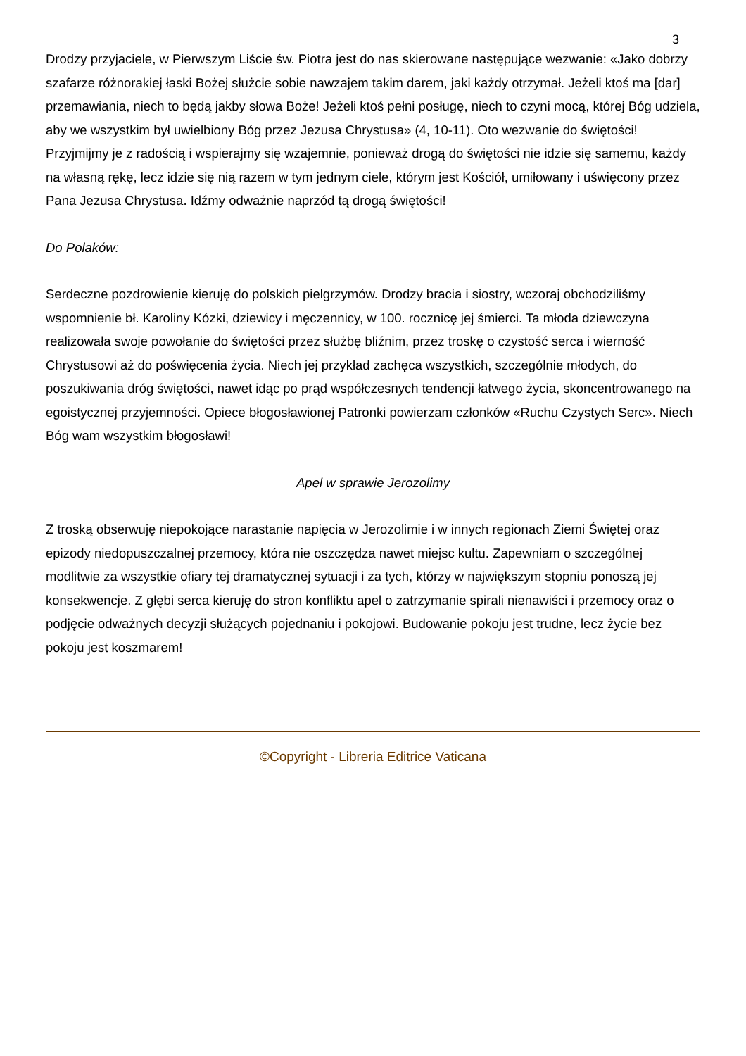3
Drodzy przyjaciele, w Pierwszym Liście św. Piotra jest do nas skierowane następujące wezwanie: «Jako dobrzy szafarze różnorakiej łaski Bożej służcie sobie nawzajem takim darem, jaki każdy otrzymał. Jeżeli ktoś ma [dar] przemawiania, niech to będą jakby słowa Boże! Jeżeli ktoś pełni posługę, niech to czyni mocą, której Bóg udziela, aby we wszystkim był uwielbiony Bóg przez Jezusa Chrystusa» (4, 10-11). Oto wezwanie do świętości! Przyjmijmy je z radością i wspierajmy się wzajemnie, ponieważ drogą do świętości nie idzie się samemu, każdy na własną rękę, lecz idzie się nią razem w tym jednym ciele, którym jest Kościół, umiłowany i uświęcony przez Pana Jezusa Chrystusa. Idźmy odważnie naprzód tą drogą świętości!
Do Polaków:
Serdeczne pozdrowienie kieruję do polskich pielgrzymów. Drodzy bracia i siostry, wczoraj obchodziliśmy wspomnienie bł. Karoliny Kózki, dziewicy i męczennicy, w 100. rocznicę jej śmierci. Ta młoda dziewczyna realizowała swoje powołanie do świętości przez służbę bliźnim, przez troskę o czystość serca i wierność Chrystusowi aż do poświęcenia życia. Niech jej przykład zachęca wszystkich, szczególnie młodych, do poszukiwania dróg świętości, nawet idąc po prąd współczesnych tendencji łatwego życia, skoncentrowanego na egoistycznej przyjemności. Opiece błogosławionej Patronki powierzam członków «Ruchu Czystych Serc». Niech Bóg wam wszystkim błogosławi!
Apel w sprawie Jerozolimy
Z troską obserwuję niepokojące narastanie napięcia w Jerozolimie i w innych regionach Ziemi Świętej oraz epizody niedopuszczalnej przemocy, która nie oszczędza nawet miejsc kultu. Zapewniam o szczególnej modlitwie za wszystkie ofiary tej dramatycznej sytuacji i za tych, którzy w największym stopniu ponoszą jej konsekwencje. Z głębi serca kieruję do stron konfliktu apel o zatrzymanie spirali nienawiści i przemocy oraz o podjęcie odważnych decyzji służących pojednaniu i pokojowi. Budowanie pokoju jest trudne, lecz życie bez pokoju jest koszmarem!
©Copyright - Libreria Editrice Vaticana